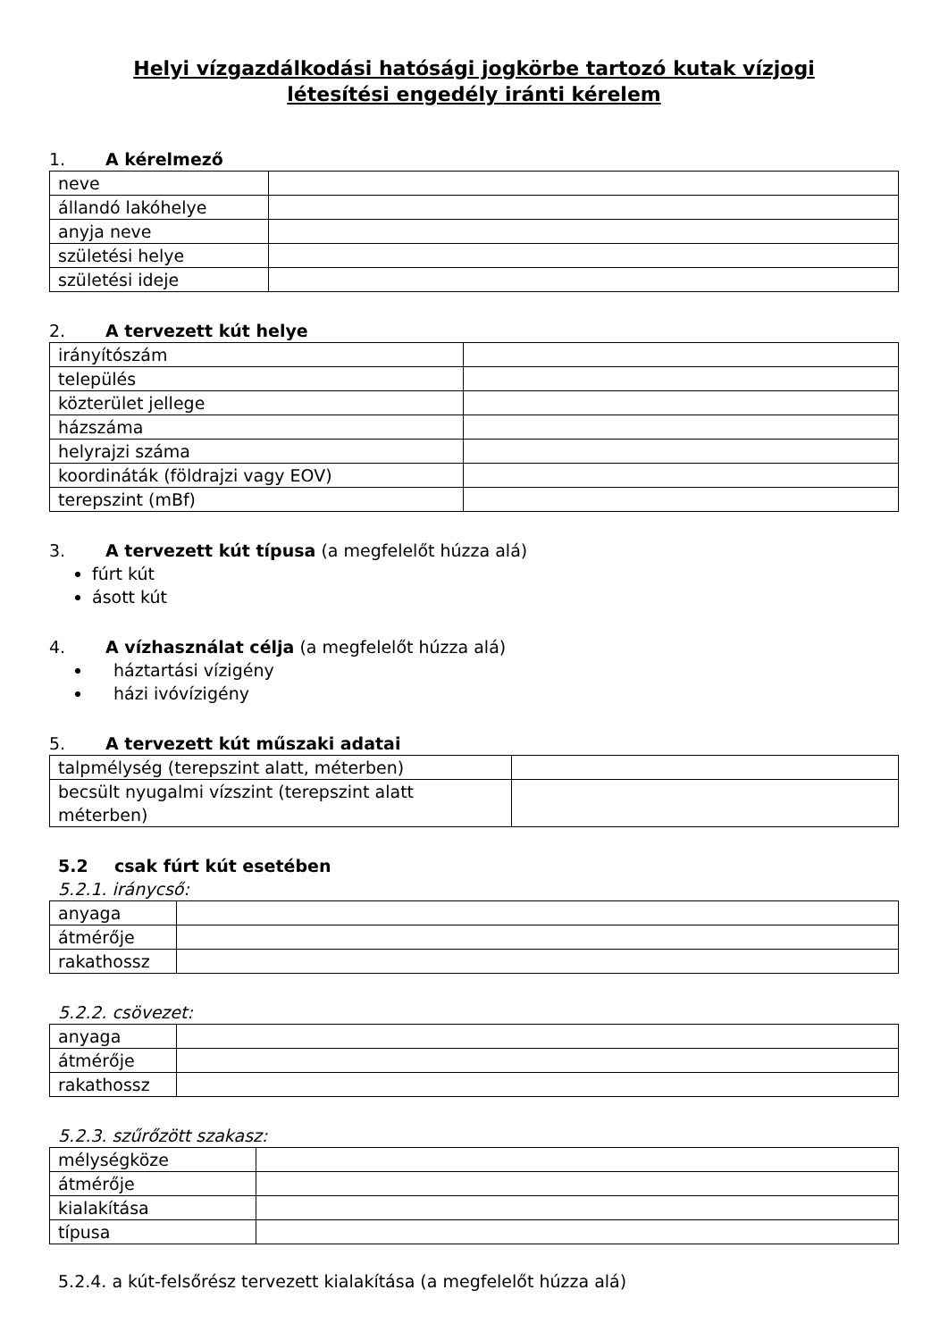Helyi vízgazdálkodási hatósági jogkörbe tartozó kutak vízjogi
létesítési engedély iránti kérelem
1. A kérelmező
| neve | |
| állandó lakóhelye | |
| anyja neve | |
| születési helye | |
| születési ideje | |
2. A tervezett kút helye
| irányítószám | |
| település | |
| közterület jellege | |
| házszáma | |
| helyrajzi száma | |
| koordináták (földrajzi vagy EOV) | |
| terepszint (mBf) | |
3. A tervezett kút típusa (a megfelelőt húzza alá)
fúrt kút
ásott kút
4. A vízhasználat célja (a megfelelőt húzza alá)
háztartási vízigény
házi ivóvízigény
5. A tervezett kút műszaki adatai
| talpmélység (terepszint alatt, méterben) | |
| becsült nyugalmi vízszint (terepszint alatt méterben) | |
5.2 csak fúrt kút esetében
5.2.1. iránycső:
| anyaga | |
| átmérője | |
| rakathossz | |
5.2.2. csövezet:
| anyaga | |
| átmérője | |
| rakathossz | |
5.2.3. szűrőzött szakasz:
| mélységköze | |
| átmérője | |
| kialakítása | |
| típusa | |
5.2.4. a kút-felsőrész tervezett kialakítása (a megfelelőt húzza alá)